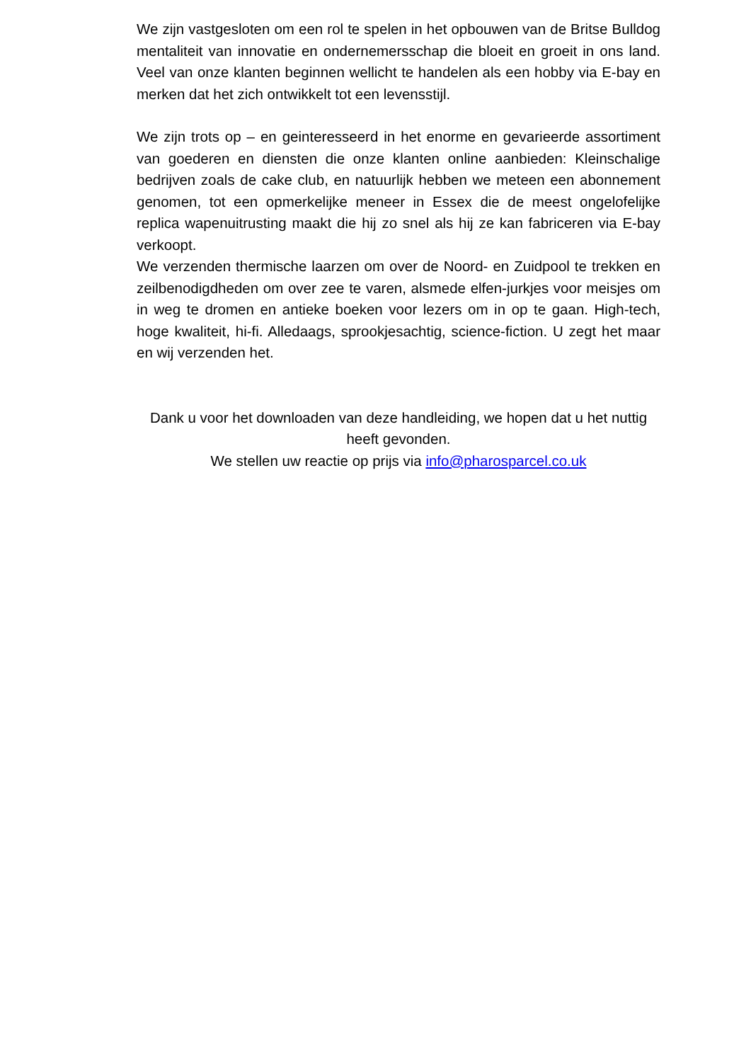We zijn vastgesloten om een rol te spelen in het opbouwen van de Britse Bulldog mentaliteit van innovatie en ondernemersschap die bloeit en groeit in ons land. Veel van onze klanten beginnen wellicht te handelen als een hobby via E-bay en merken dat het zich ontwikkelt tot een levensstijl.
We zijn trots op – en geinteresseerd in het enorme en gevarieerde assortiment van goederen en diensten die onze klanten online aanbieden: Kleinschalige bedrijven zoals de cake club, en natuurlijk hebben we meteen een abonnement genomen, tot een opmerkelijke meneer in Essex die de meest ongelofelijke replica wapenuitrusting maakt die hij zo snel als hij ze kan fabriceren via E-bay verkoopt.
We verzenden thermische laarzen om over de Noord- en Zuidpool te trekken en zeilbenodigdheden om over zee te varen, alsmede elfen-jurkjes voor meisjes om in weg te dromen en antieke boeken voor lezers om in op te gaan. High-tech, hoge kwaliteit, hi-fi. Alledaags, sprookjesachtig, science-fiction. U zegt het maar en wij verzenden het.
Dank u voor het downloaden van deze handleiding, we hopen dat u het nuttig heeft gevonden.
We stellen uw reactie op prijs via info@pharosparcel.co.uk